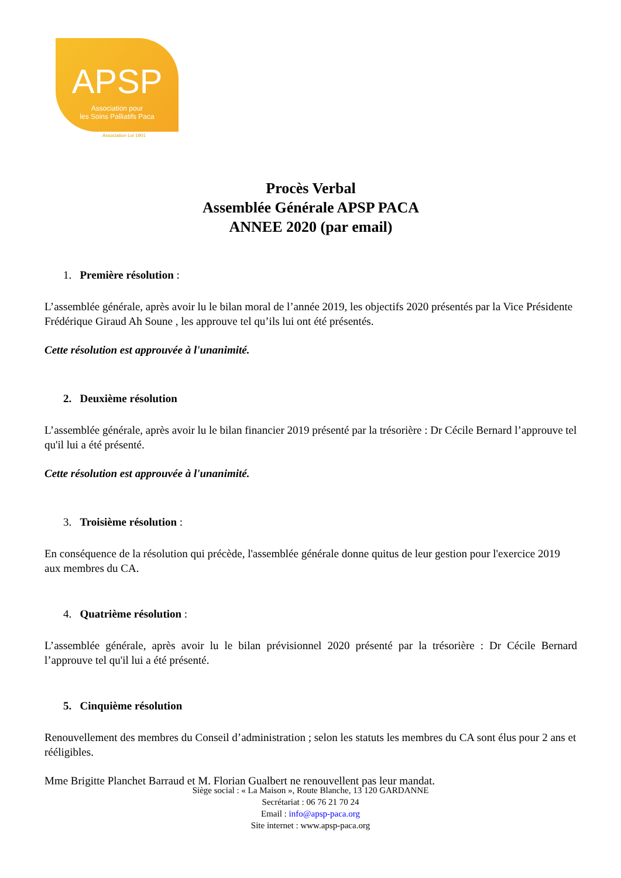APSP
Association pour
les Soins Palliatifs Paca
Association Loi 1901
Procès Verbal
Assemblée Générale APSP PACA
ANNEE 2020 (par email)
1. Première résolution :
L’assemblée générale, après avoir lu le bilan moral de l’année 2019, les objectifs 2020 présentés par la Vice Présidente Frédérique Giraud Ah Soune , les approuve tel qu’ils lui ont été présentés.
Cette résolution est approuvée à l'unanimité.
2. Deuxième résolution
L’assemblée générale, après avoir lu le bilan financier 2019 présenté par la trésorière : Dr Cécile Bernard l’approuve tel qu'il lui a été présenté.
Cette résolution est approuvée à l'unanimité.
3. Troisième résolution :
En conséquence de la résolution qui précède, l'assemblée générale donne quitus de leur gestion pour l'exercice 2019 aux membres du CA.
4. Quatrième résolution :
L’assemblée générale, après avoir lu le bilan prévisionnel 2020 présenté par la trésorière : Dr Cécile Bernard l’approuve tel qu'il lui a été présenté.
5. Cinquième résolution
Renouvellement des membres du Conseil d’administration ; selon les statuts les membres du CA sont élus pour 2 ans et rééligibles.
Mme Brigitte Planchet Barraud et M. Florian Gualbert ne renouvellent pas leur mandat.
Siège social : « La Maison », Route Blanche, 13 120 GARDANNE
Secrétariat : 06 76 21 70 24
Email : info@apsp-paca.org
Site internet : www.apsp-paca.org